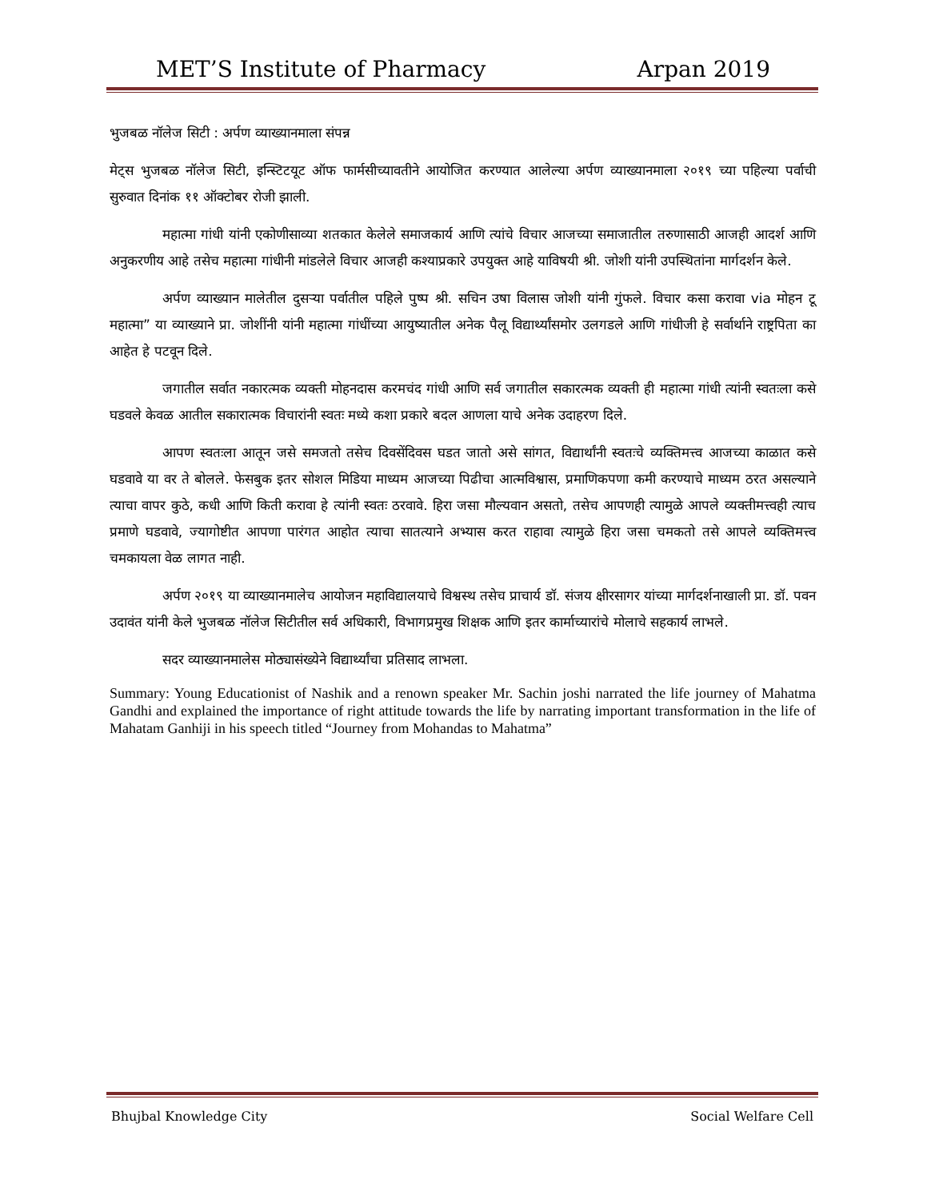MET’S Institute of Pharmacy Arpan 2019
भुजबळ नॉलेज सिटी : अर्पण व्याख्यानमाला संपन्न
मेट्स भुजबळ नॉलेज सिटी, इन्स्टिटयूट ऑफ फार्मसीच्यावतीने आयोजित करण्यात आलेल्या अर्पण व्याख्यानमाला २०१९ च्या पहिल्या पर्वाची सुरुवात दिनांक ११ ऑक्टोबर रोजी झाली.
महात्मा गांधी यांनी एकोणीसाव्या शतकात केलेले समाजकार्य आणि त्यांचे विचार आजच्या समाजातील तरुणासाठी आजही आदर्श आणि अनुकरणीय आहे तसेच महात्मा गांधीनी मांडलेले विचार आजही कश्याप्रकारे उपयुक्त आहे याविषयी श्री. जोशी यांनी उपस्थितांना मार्गदर्शन केले.
अर्पण व्याख्यान मालेतील दुसऱ्या पर्वातील पहिले पुष्प श्री. सचिन उषा विलास जोशी यांनी गुंफले. विचार कसा करावा via मोहन टू महात्मा” या व्याख्याने प्रा. जोशींनी यांनी महात्मा गांधींच्या आयुष्यातील अनेक पैलू विद्यार्थ्यांसमोर उलगडले आणि गांधीजी हे सर्वार्थाने राष्ट्रपिता का आहेत हे पटवून दिले.
जगातील सर्वात नकारत्मक व्यक्ती मोहनदास करमचंद गांधी आणि सर्व जगातील सकारत्मक व्यक्ती ही महात्मा गांधी त्यांनी स्वतःला कसे घडवले केवळ आतील सकारात्मक विचारांनी स्वतः मध्ये कशा प्रकारे बदल आणला याचे अनेक उदाहरण दिले.
आपण स्वतःला आतून जसे समजतो तसेच दिवसेंदिवस घडत जातो असे सांगत, विद्यार्थांनी स्वतःचे व्यक्तिमत्त्व आजच्या काळात कसे घडवावे या वर ते बोलले. फेसबुक इतर सोशल मिडिया माध्यम आजच्या पिढीचा आत्मविश्वास, प्रमाणिकपणा कमी करण्याचे माध्यम ठरत असल्याने त्याचा वापर कुठे, कधी आणि किती करावा हे त्यांनी स्वतः ठरवावे. हिरा जसा मौल्यवान असतो, तसेच आपणही त्यामुळे आपले व्यक्तीमत्त्वही त्याच प्रमाणे घडवावे, ज्यागोष्टीत आपणा पारंगत आहोत त्याचा सातत्याने अभ्यास करत राहावा त्यामुळे हिरा जसा चमकतो तसे आपले व्यक्तिमत्त्व चमकायला वेळ लागत नाही.
अर्पण २०१९ या व्याख्यानमालेच आयोजन महाविद्यालयाचे विश्वस्थ तसेच प्राचार्य डॉ. संजय क्षीरसागर यांच्या मार्गदर्शनाखाली प्रा. डॉ. पवन उदावंत यांनी केले भुजबळ नॉलेज सिटीतील सर्व अधिकारी, विभागप्रमुख शिक्षक आणि इतर कार्माच्यारांचे मोलाचे सहकार्य लाभले.
सदर व्याख्यानमालेस मोठ्यासंख्येने विद्यार्थ्यांचा प्रतिसाद लाभला.
Summary: Young Educationist of Nashik and a renown speaker Mr. Sachin joshi narrated the life journey of Mahatma Gandhi and explained the importance of right attitude towards the life by narrating important transformation in the life of Mahatam Ganhiji in his speech titled “Journey from Mohandas to Mahatma”
Bhujbal Knowledge City Social Welfare Cell